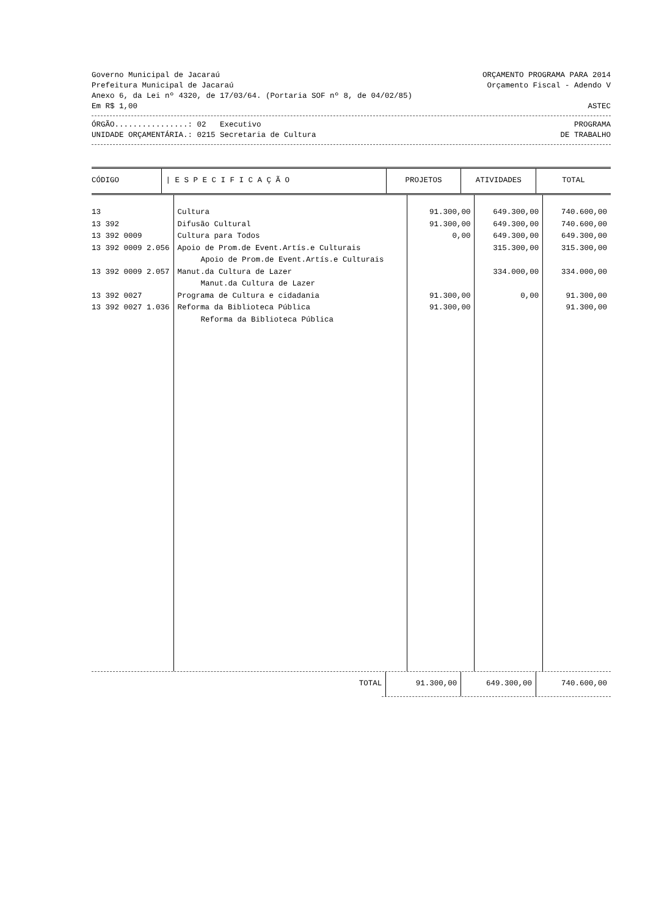Governo Municipal de Jacaraú ORÇAMENTO PROGRAMA PARA 2014
Prefeitura Municipal de Jacaraú Orçamento Fiscal - Adendo V
Anexo 6, da Lei nº 4320, de 17/03/64. (Portaria SOF nº 8, de 04/02/85)
Em R$ 1,00 ASTEC
ÓRGÃO................: 02 Executivo PROGRAMA
UNIDADE ORÇAMENTÁRIA.: 0215 Secretaria de Cultura DE TRABALHO
| CÓDIGO | / E S P E C I F I C A Ç Ã O | PROJETOS | ATIVIDADES | TOTAL |
| --- | --- | --- | --- | --- |
| 13 | Cultura | 91.300,00 | 649.300,00 | 740.600,00 |
| 13 392 | Difusão Cultural | 91.300,00 | 649.300,00 | 740.600,00 |
| 13 392 0009 | Cultura para Todos | 0,00 | 649.300,00 | 649.300,00 |
| 13 392 0009 2.056 | Apoio de Prom.de Event.Artís.e Culturais | | 315.300,00 | 315.300,00 |
| | Apoio de Prom.de Event.Artís.e Culturais | | | |
| 13 392 0009 2.057 | Manut.da Cultura de Lazer | | 334.000,00 | 334.000,00 |
| | Manut.da Cultura de Lazer | | | |
| 13 392 0027 | Programa de Cultura e cidadania | 91.300,00 | 0,00 | 91.300,00 |
| 13 392 0027 1.036 | Reforma da Biblioteca Pública | 91.300,00 | | 91.300,00 |
| | Reforma da Biblioteca Pública | | | |
| | TOTAL | 91.300,00 | 649.300,00 | 740.600,00 |